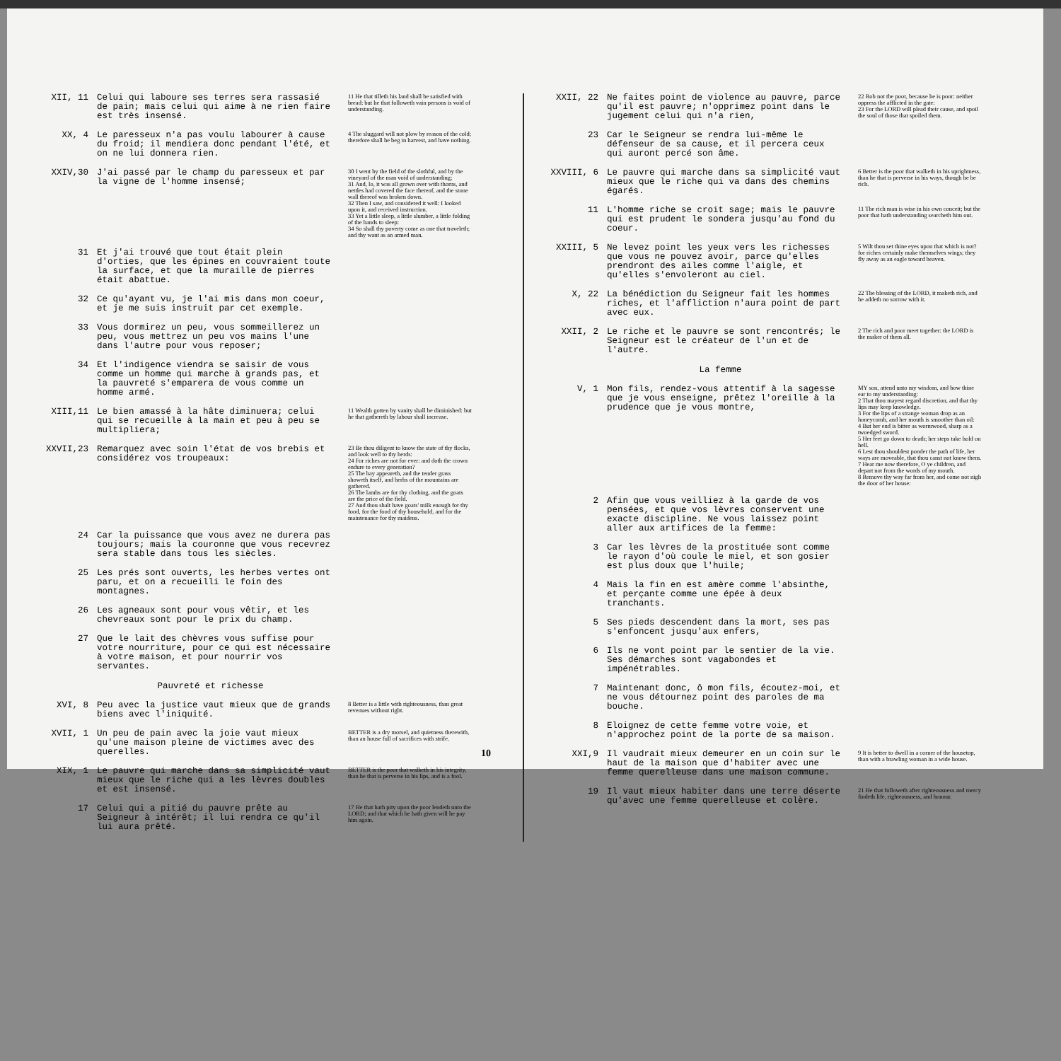XII, 11 Celui qui laboure ses terres sera rassasié de pain; mais celui qui aime à ne rien faire est très insensé.
11 He that tilleth his land shall be satisfied with bread: but he that followeth vain persons is void of understanding.
XX, 4 Le paresseux n'a pas voulu labourer à cause du froid; il mendiera donc pendant l'été, et on ne lui donnera rien.
4 The sluggard will not plow by reason of the cold; therefore shall he beg in harvest, and have nothing.
XXIV,30 J'ai passé par le champ du paresseux et par la vigne de l'homme insensé;
30 I went by the field of the slothful, and by the vineyard of the man void of understanding;
31 And, lo, it was all grown over with thorns, and nettles had covered the face thereof, and the stone wall thereof was broken down.
32 Then I saw, and considered it well: I looked upon it, and received instruction.
33 Yet a little sleep, a little slumber, a little folding of the hands to sleep:
34 So shall thy poverty come as one that traveleth; and thy want as an armed man.
31 Et j'ai trouvé que tout était plein d'orties, que les épines en couvraient toute la surface, et que la muraille de pierres était abattue.
32 Ce qu'ayant vu, je l'ai mis dans mon coeur, et je me suis instruit par cet exemple.
33 Vous dormirez un peu, vous sommeillerez un peu, vous mettrez un peu vos mains l'une dans l'autre pour vous reposer;
34 Et l'indigence viendra se saisir de vous comme un homme qui marche à grands pas, et la pauvreté s'emparera de vous comme un homme armé.
XIII,11 Le bien amassé à la hâte diminuera; celui qui se recueille à la main et peu à peu se multipliera;
11 Wealth gotten by vanity shall be diminished: but he that gathereth by labour shall increase.
XXVII,23 Remarquez avec soin l'état de vos brebis et considérez vos troupeaux:
23 Be thou diligent to know the state of thy flocks, and look well to thy herds:
24 For riches are not for ever: and doth the crown endure to every generation?
25 The hay appeareth, and the tender grass showeth itself, and herbs of the mountains are gathered.
26 The lambs are for thy clothing, and the goats are the price of the field.
27 And thou shalt have goats' milk enough for thy food, for the food of thy household, and for the maintenance for thy maidens.
24 Car la puissance que vous avez ne durera pas toujours; mais la couronne que vous recevrez sera stable dans tous les siècles.
25 Les prés sont ouverts, les herbes vertes ont paru, et on a recueilli le foin des montagnes.
26 Les agneaux sont pour vous vêtir, et les chevreaux sont pour le prix du champ.
27 Que le lait des chèvres vous suffise pour votre nourriture, pour ce qui est nécessaire à votre maison, et pour nourrir vos servantes.
Pauvreté et richesse
XVI, 8 Peu avec la justice vaut mieux que de grands biens avec l'iniquité.
8 Better is a little with righteousness, than great revenues without right.
XVII, 1 Un peu de pain avec la joie vaut mieux qu'une maison pleine de victimes avec des querelles.
BETTER is a dry morsel, and quietness therewith, than an house full of sacrifices with strife.
XIX, 1 Le pauvre qui marche dans sa simplicité vaut mieux que le riche qui a les lèvres doubles et est insensé.
BETTER is the poor that walketh in his integrity, than he that is perverse in his lips, and is a fool.
17 Celui qui a pitié du pauvre prête au Seigneur à intérêt; il lui rendra ce qu'il lui aura prêté.
17 He that hath pity upon the poor lendeth unto the LORD; and that which he hath given will he pay him again.
XXII, 22 Ne faites point de violence au pauvre, parce qu'il est pauvre; n'opprimez point dans le jugement celui qui n'a rien,
22 Rob not the poor, because he is poor: neither oppress the afflicted in the gate:
23 For the LORD will plead their cause, and spoil the soul of those that spoiled them.
23 Car le Seigneur se rendra lui-même le défenseur de sa cause, et il percera ceux qui auront percé son âme.
XXVIII, 6 Le pauvre qui marche dans sa simplicité vaut mieux que le riche qui va dans des chemins égarés.
6 Better is the poor that walketh in his uprightness, than he that is perverse in his ways, though he be rich.
11 L'homme riche se croit sage; mais le pauvre qui est prudent le sondera jusqu'au fond du coeur.
11 The rich man is wise in his own conceit; but the poor that hath understanding searcheth him out.
XXIII, 5 Ne levez point les yeux vers les richesses que vous ne pouvez avoir, parce qu'elles prendront des ailes comme l'aigle, et qu'elles s'envoleront au ciel.
5 Wilt thou set thine eyes upon that which is not? for riches certainly make themselves wings; they fly away as an eagle toward heaven.
X, 22 La bénédiction du Seigneur fait les hommes riches, et l'affliction n'aura point de part avec eux.
22 The blessing of the LORD, it maketh rich, and he addeth no sorrow with it.
XXII, 2 Le riche et le pauvre se sont rencontrés; le Seigneur est le créateur de l'un et de l'autre.
2 The rich and poor meet together: the LORD is the maker of them all.
La femme
V, 1 Mon fils, rendez-vous attentif à la sagesse que je vous enseigne, prêtez l'oreille à la prudence que je vous montre,
MY son, attend unto my wisdom, and bow thine ear to my understanding:
2 That thou mayest regard discretion, and that thy lips may keep knowledge.
3 For the lips of a strange woman drop as an honeycomb, and her mouth is smoother than oil:
4 But her end is bitter as wormwood, sharp as a twoedged sword.
5 Her feet go down to death; her steps take hold on hell.
6 Lest thou shouldest ponder the path of life, her ways are moveable, that thou canst not know them.
7 Hear me now therefore, O ye children, and depart not from the words of my mouth.
8 Remove thy way far from her, and come not nigh the door of her house:
2 Afin que vous veilliez à la garde de vos pensées, et que vos lèvres conservent une exacte discipline. Ne vous laissez point aller aux artifices de la femme:
3 Car les lèvres de la prostituée sont comme le rayon d'où coule le miel, et son gosier est plus doux que l'huile;
4 Mais la fin en est amère comme l'absinthe, et perçante comme une épée à deux tranchants.
5 Ses pieds descendent dans la mort, ses pas s'enfoncent jusqu'aux enfers,
6 Ils ne vont point par le sentier de la vie. Ses démarches sont vagabondes et impénétrables.
7 Maintenant donc, ô mon fils, écoutez-moi, et ne vous détournez point des paroles de ma bouche.
8 Eloignez de cette femme votre voie, et n'approchez point de la porte de sa maison.
XXI,9 Il vaudrait mieux demeurer en un coin sur le haut de la maison que d'habiter avec une femme querelleuse dans une maison commune.
9 It is better to dwell in a corner of the housetop, than with a brawling woman in a wide house.
19 Il vaut mieux habiter dans une terre déserte qu'avec une femme querelleuse et colère.
21 He that followeth after righteousness and mercy findeth life, righteousness, and honour.
10